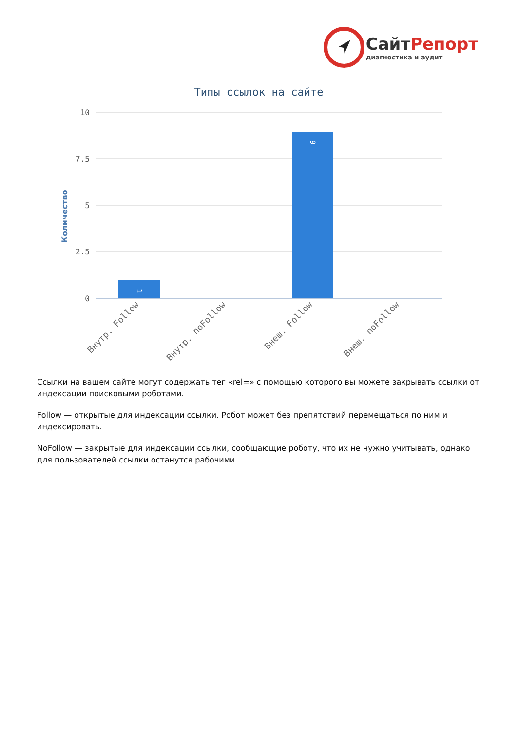СайтРепорт
диагностика и аудит
Типы ссылок на сайте
Количество
10
7.5
5
2.5
0
1
9
Внутр. Follow
Внутр. noFollow
Внеш. Follow
Внеш. noFollow
Ссылки на вашем сайте могут содержать тег «rel=» с помощью которого вы можете закрывать ссылки от индексации поисковыми роботами.
Follow — открытые для индексации ссылки. Робот может без препятствий перемещаться по ним и индексировать.
NoFollow — закрытые для индексации ссылки, сообщающие роботу, что их не нужно учитывать, однако для пользователей ссылки останутся рабочими.